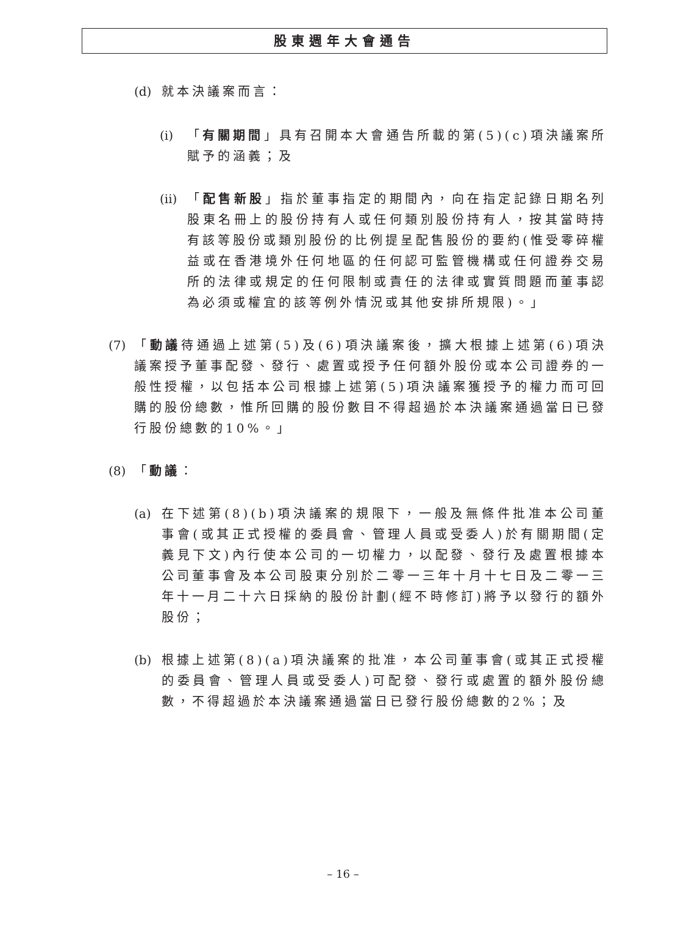股東週年大會通告
(d) 就本決議案而言：
(i) 「有關期間」具有召開本大會通告所載的第(5)(c)項決議案所賦予的涵義；及
(ii) 「配售新股」指於董事指定的期間內，向在指定記錄日期名列股東名冊上的股份持有人或任何類別股份持有人，按其當時持有該等股份或類別股份的比例提呈配售股份的要約(惟受零碎權益或在香港境外任何地區的任何認可監管機構或任何證券交易所的法律或規定的任何限制或責任的法律或實質問題而董事認為必須或權宜的該等例外情況或其他安排所規限)。」
(7) 「動議待通過上述第(5)及(6)項決議案後，擴大根據上述第(6)項決議案授予董事配發、發行、處置或授予任何額外股份或本公司證券的一般性授權，以包括本公司根據上述第(5)項決議案獲授予的權力而可回購的股份總數，惟所回購的股份數目不得超過於本決議案通過當日已發行股份總數的10%。」
(8) 「動議：
(a) 在下述第(8)(b)項決議案的規限下，一般及無條件批准本公司董事會(或其正式授權的委員會、管理人員或受委人)於有關期間(定義見下文)內行使本公司的一切權力，以配發、發行及處置根據本公司董事會及本公司股東分別於二零一三年十月十七日及二零一三年十一月二十六日採納的股份計劃(經不時修訂)將予以發行的額外股份；
(b) 根據上述第(8)(a)項決議案的批准，本公司董事會(或其正式授權的委員會、管理人員或受委人)可配發、發行或處置的額外股份總數，不得超過於本決議案通過當日已發行股份總數的2%；及
– 16 –